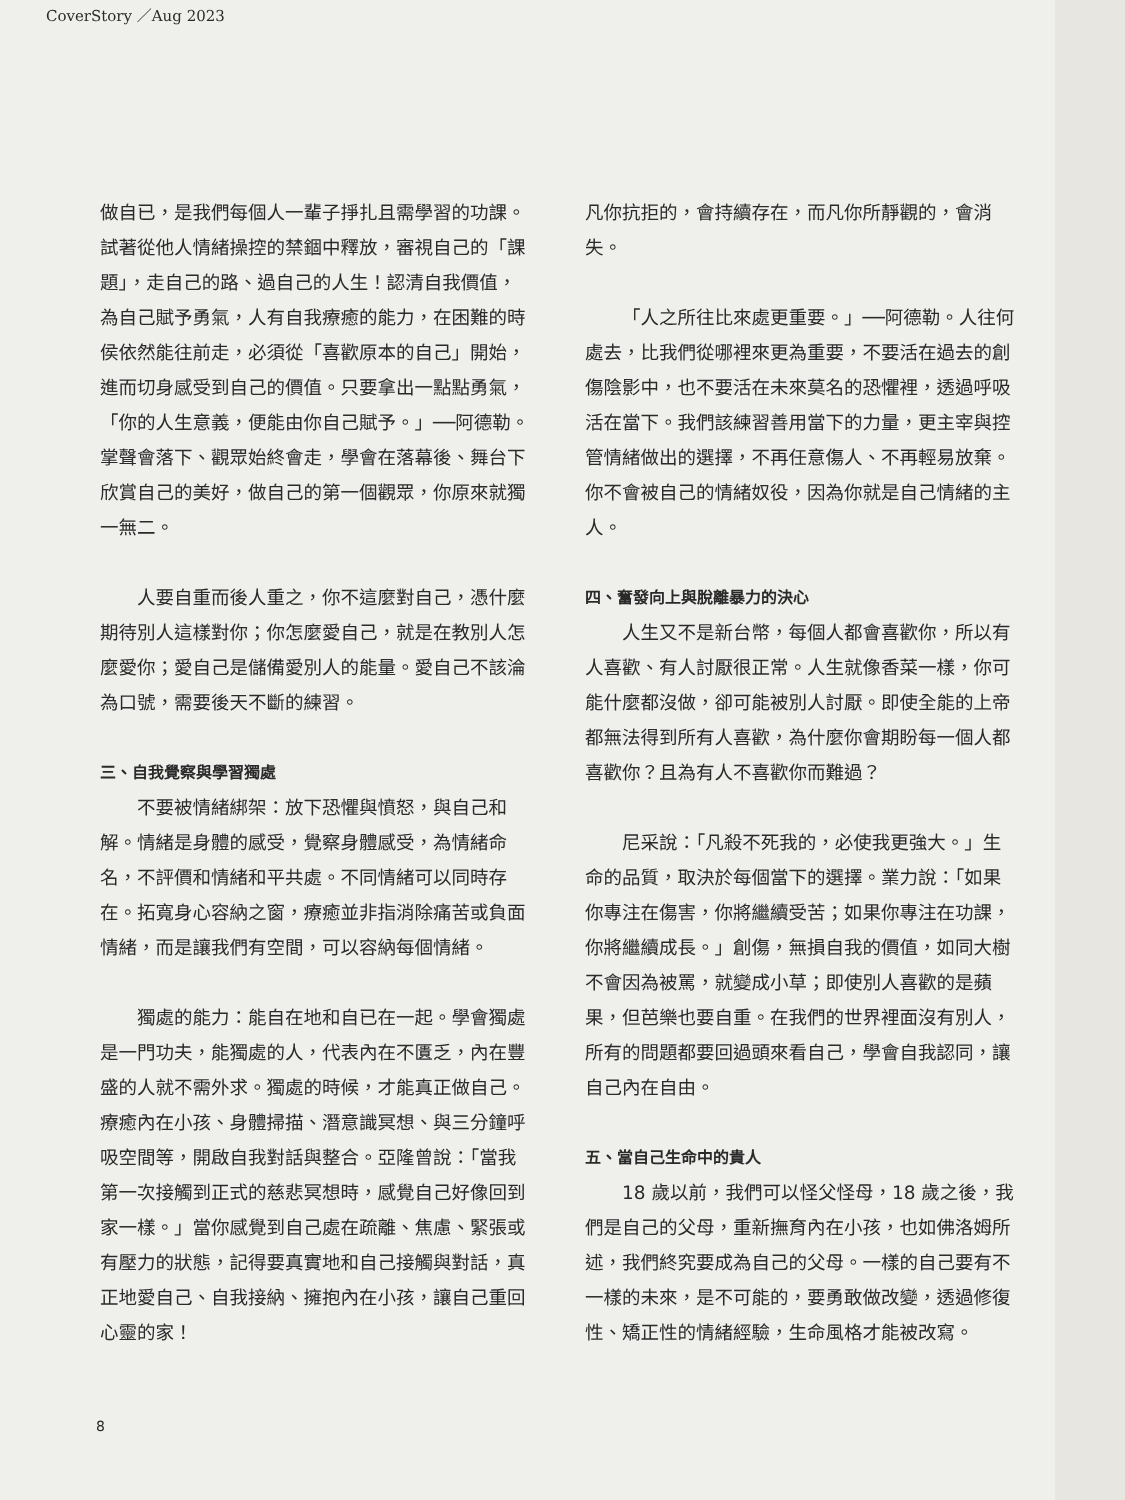CoverStory ／Aug 2023
做自已，是我們每個人一輩子掙扎且需學習的功課。試著從他人情緒操控的禁錮中釋放，審視自己的「課題」，走自己的路、過自己的人生！認清自我價值，為自己賦予勇氣，人有自我療癒的能力，在困難的時侯依然能往前走，必須從「喜歡原本的自己」開始，進而切身感受到自己的價值。只要拿出一點點勇氣，「你的人生意義，便能由你自己賦予。」──阿德勒。掌聲會落下、觀眾始終會走，學會在落幕後、舞台下欣賞自己的美好，做自己的第一個觀眾，你原來就獨一無二。
人要自重而後人重之，你不這麼對自己，憑什麼期待別人這樣對你；你怎麼愛自己，就是在教別人怎麼愛你；愛自己是儲備愛別人的能量。愛自己不該淪為口號，需要後天不斷的練習。
三、自我覺察與學習獨處
不要被情緒綁架：放下恐懼與憤怒，與自己和解。情緒是身體的感受，覺察身體感受，為情緒命名，不評價和情緒和平共處。不同情緒可以同時存在。拓寬身心容納之窗，療癒並非指消除痛苦或負面情緒，而是讓我們有空間，可以容納每個情緒。
獨處的能力：能自在地和自已在一起。學會獨處是一門功夫，能獨處的人，代表內在不匱乏，內在豐盛的人就不需外求。獨處的時候，才能真正做自己。療癒內在小孩、身體掃描、潛意識冥想、與三分鐘呼吸空間等，開啟自我對話與整合。亞隆曾說：「當我第一次接觸到正式的慈悲冥想時，感覺自己好像回到家一樣。」當你感覺到自己處在疏離、焦慮、緊張或有壓力的狀態，記得要真實地和自己接觸與對話，真正地愛自己、自我接納、擁抱內在小孩，讓自己重回心靈的家！
凡你抗拒的，會持續存在，而凡你所靜觀的，會消失。
「人之所往比來處更重要。」──阿德勒。人往何處去，比我們從哪裡來更為重要，不要活在過去的創傷陰影中，也不要活在未來莫名的恐懼裡，透過呼吸活在當下。我們該練習善用當下的力量，更主宰與控管情緒做出的選擇，不再任意傷人、不再輕易放棄。你不會被自己的情緒奴役，因為你就是自己情緒的主人。
四、奮發向上與脫離暴力的決心
人生又不是新台幣，每個人都會喜歡你，所以有人喜歡、有人討厭很正常。人生就像香菜一樣，你可能什麼都沒做，卻可能被別人討厭。即使全能的上帝都無法得到所有人喜歡，為什麼你會期盼每一個人都喜歡你？且為有人不喜歡你而難過？
尼采說：「凡殺不死我的，必使我更強大。」生命的品質，取決於每個當下的選擇。業力說：「如果你專注在傷害，你將繼續受苦；如果你專注在功課，你將繼續成長。」創傷，無損自我的價值，如同大樹不會因為被罵，就變成小草；即使別人喜歡的是蘋果，但芭樂也要自重。在我們的世界裡面沒有別人，所有的問題都要回過頭來看自己，學會自我認同，讓自己內在自由。
五、當自己生命中的貴人
18 歲以前，我們可以怪父怪母，18 歲之後，我們是自己的父母，重新撫育內在小孩，也如佛洛姆所述，我們終究要成為自己的父母。一樣的自己要有不一樣的未來，是不可能的，要勇敢做改變，透過修復性、矯正性的情緒經驗，生命風格才能被改寫。
8